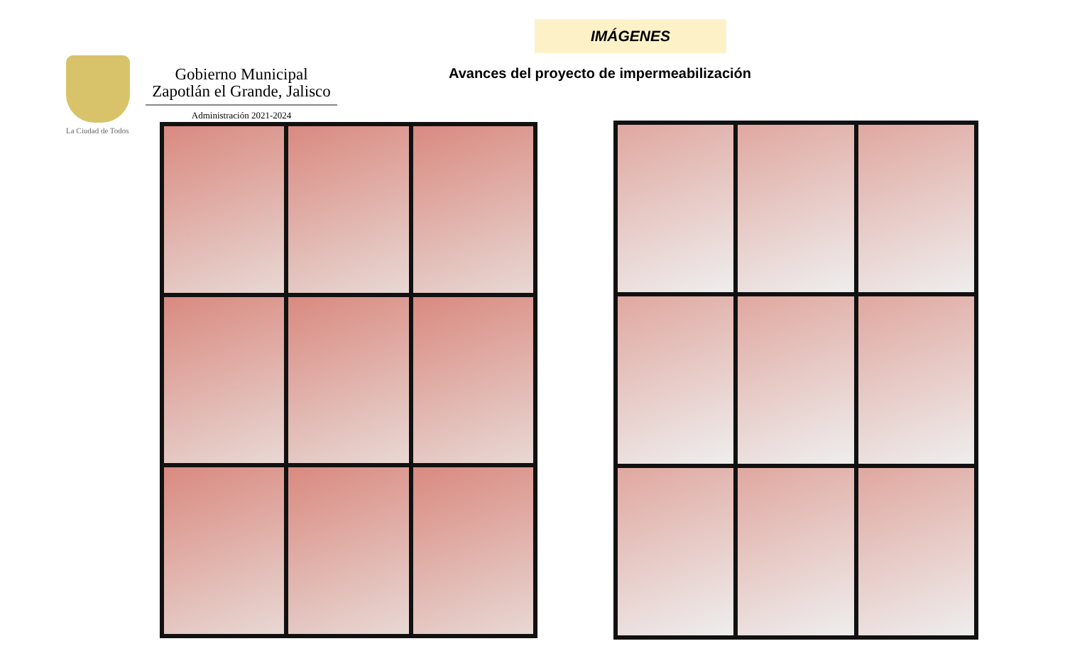IMÁGENES
Avances del proyecto de impermeabilización
La Ciudad de Todos
Gobierno Municipal
Zapotlán el Grande, Jalisco
Administración 2021-2024